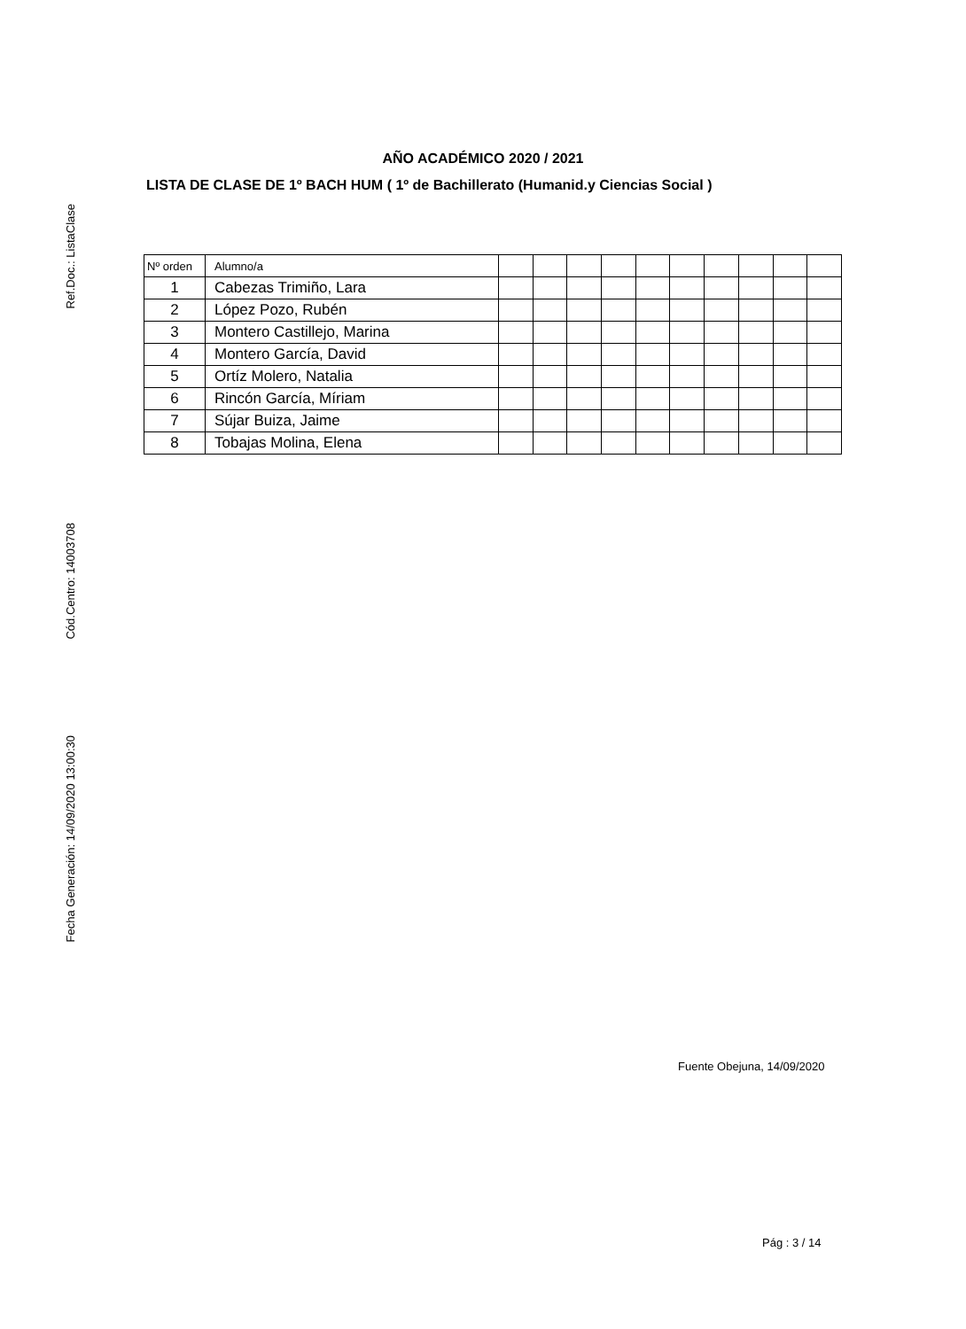Ref.Doc.: ListaClase
Cód.Centro: 14003708
Fecha Generación: 14/09/2020 13:00:30
AÑO ACADÉMICO 2020 / 2021
LISTA DE CLASE DE 1º BACH HUM ( 1º de Bachillerato (Humanid.y Ciencias Social )
| Nº orden | Alumno/a | | | | | | | | | | |
| --- | --- | --- | --- | --- | --- | --- | --- | --- | --- | --- | --- |
| 1 | Cabezas Trimiño, Lara | | | | | | | | | | |
| 2 | López Pozo, Rubén | | | | | | | | | | |
| 3 | Montero Castillejo, Marina | | | | | | | | | | |
| 4 | Montero García, David | | | | | | | | | | |
| 5 | Ortíz Molero, Natalia | | | | | | | | | | |
| 6 | Rincón García, Míriam | | | | | | | | | | |
| 7 | Sújar Buiza, Jaime | | | | | | | | | | |
| 8 | Tobajas Molina, Elena | | | | | | | | | | |
Fuente Obejuna, 14/09/2020
Pág : 3 / 14